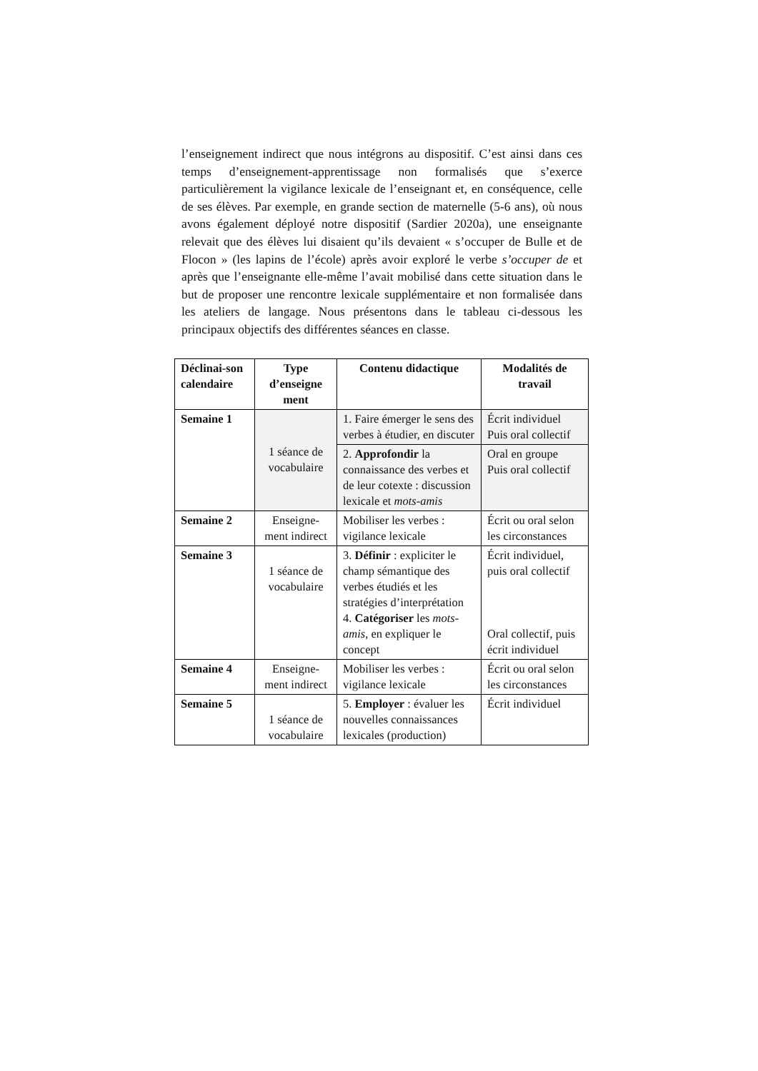l’enseignement indirect que nous intégrons au dispositif. C’est ainsi dans ces temps d’enseignement-apprentissage non formalisés que s’exerce particulièrement la vigilance lexicale de l’enseignant et, en conséquence, celle de ses élèves. Par exemple, en grande section de maternelle (5-6 ans), où nous avons également déployé notre dispositif (Sardier 2020a), une enseignante relevait que des élèves lui disaient qu’ils devaient « s’occuper de Bulle et de Flocon » (les lapins de l’école) après avoir exploré le verbe s’occuper de et après que l’enseignante elle-même l’avait mobilisé dans cette situation dans le but de proposer une rencontre lexicale supplémentaire et non formalisée dans les ateliers de langage. Nous présentons dans le tableau ci-dessous les principaux objectifs des différentes séances en classe.
| Déclinai-son calendaire | Type d’enseigne ment | Contenu didactique | Modalités de travail |
| --- | --- | --- | --- |
| Semaine 1 | 1 séance de vocabulaire | 1. Faire émerger le sens des verbes à étudier, en discuter | Écrit individuel Puis oral collectif |
| | | 2. Approfondir la connaissance des verbes et de leur cotexte : discussion lexicale et mots-amis | Oral en groupe Puis oral collectif |
| Semaine 2 | Enseigne-ment indirect | Mobiliser les verbes : vigilance lexicale | Écrit ou oral selon les circonstances |
| Semaine 3 | 1 séance de vocabulaire | 3. Définir : expliciter le champ sémantique des verbes étudiés et les stratégies d’interprétation 4. Catégoriser les mots-amis , en expliquer le concept | Écrit individuel, puis oral collectif Oral collectif, puis écrit individuel |
| Semaine 4 | Enseigne-ment indirect | Mobiliser les verbes : vigilance lexicale | Écrit ou oral selon les circonstances |
| Semaine 5 | 1 séance de vocabulaire | 5. Employer : évaluer les nouvelles connaissances lexicales (production) | Écrit individuel |